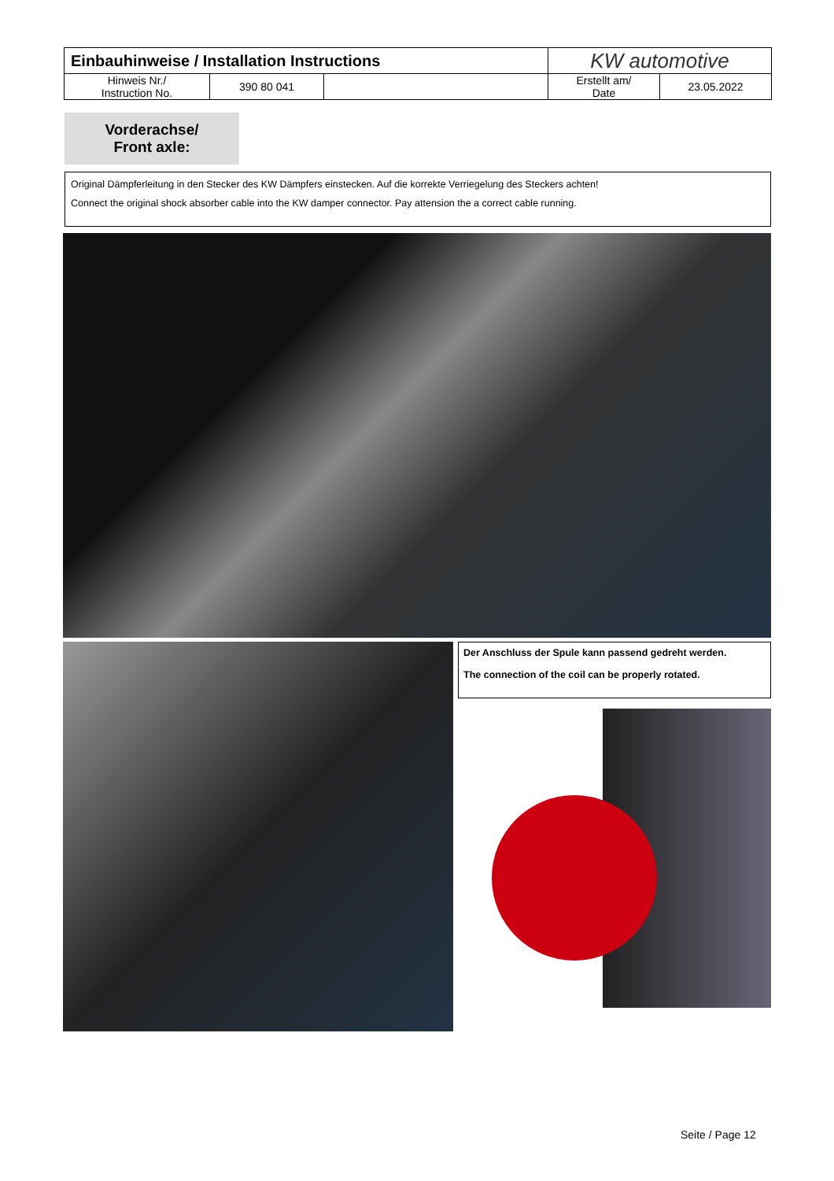| Einbauhinweise / Installation Instructions | | | KW automotive | |
| Hinweis Nr./ Instruction No. | 390 80 041 | | Erstellt am/ Date | 23.05.2022 |
Vorderachse/
Front axle:
Original Dämpferleitung in den Stecker des KW Dämpfers einstecken. Auf die korrekte Verriegelung des Steckers achten!
Connect the original shock absorber cable into the KW damper connector. Pay attension the a correct cable running.
Der Anschluss der Spule kann passend gedreht werden.
The connection of the coil can be properly rotated.
Seite / Page 12